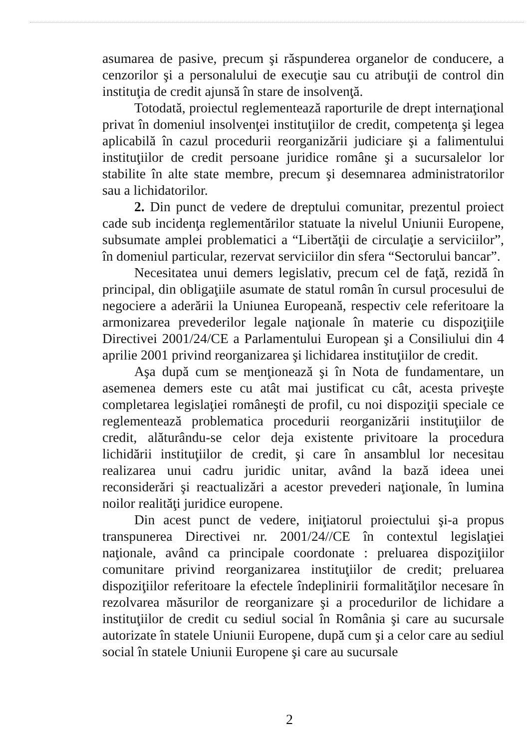asumarea de pasive, precum şi răspunderea organelor de conducere, a cenzorilor şi a personalului de execuţie sau cu atribuţii de control din instituţia de credit ajunsă în stare de insolvenţă.
Totodată, proiectul reglementează raporturile de drept internaţional privat în domeniul insolvenţei instituţiilor de credit, competenţa şi legea aplicabilă în cazul procedurii reorganizării judiciare şi a falimentului instituţiilor de credit persoane juridice române şi a sucursalelor lor stabilite în alte state membre, precum şi desemnarea administratorilor sau a lichidatorilor.
2. Din punct de vedere de dreptului comunitar, prezentul proiect cade sub incidenţa reglementărilor statuate la nivelul Uniunii Europene, subsumate amplei problematici a “Libertăţii de circulaţie a serviciilor”, în domeniul particular, rezervat serviciilor din sfera “Sectorului bancar”.
Necesitatea unui demers legislativ, precum cel de faţă, rezidă în principal, din obligaţiile asumate de statul român în cursul procesului de negociere a aderării la Uniunea Europeană, respectiv cele referitoare la armonizarea prevederilor legale naţionale în materie cu dispoziţiile Directivei 2001/24/CE a Parlamentului European şi a Consiliului din 4 aprilie 2001 privind reorganizarea şi lichidarea instituţiilor de credit.
Aşa după cum se menţionează şi în Nota de fundamentare, un asemenea demers este cu atât mai justificat cu cât, acesta priveşte completarea legislaţiei româneşti de profil, cu noi dispoziţii speciale ce reglementează problematica procedurii reorganizării instituţiilor de credit, alăturându-se celor deja existente privitoare la procedura lichidării instituţiilor de credit, şi care în ansamblul lor necesitau realizarea unui cadru juridic unitar, având la bază ideea unei reconsiderări şi reactualizări a acestor prevederi naţionale, în lumina noilor realităţi juridice europene.
Din acest punct de vedere, iniţiatorul proiectului şi-a propus transpunerea Directivei nr. 2001/24//CE în contextul legislaţiei naţionale, având ca principale coordonate : preluarea dispoziţiilor comunitare privind reorganizarea instituţiilor de credit; preluarea dispoziţiilor referitoare la efectele îndeplinirii formalităţilor necesare în rezolvarea măsurilor de reorganizare şi a procedurilor de lichidare a instituţiilor de credit cu sediul social în România şi care au sucursale autorizate în statele Uniunii Europene, după cum şi a celor care au sediul social în statele Uniunii Europene şi care au sucursale
2